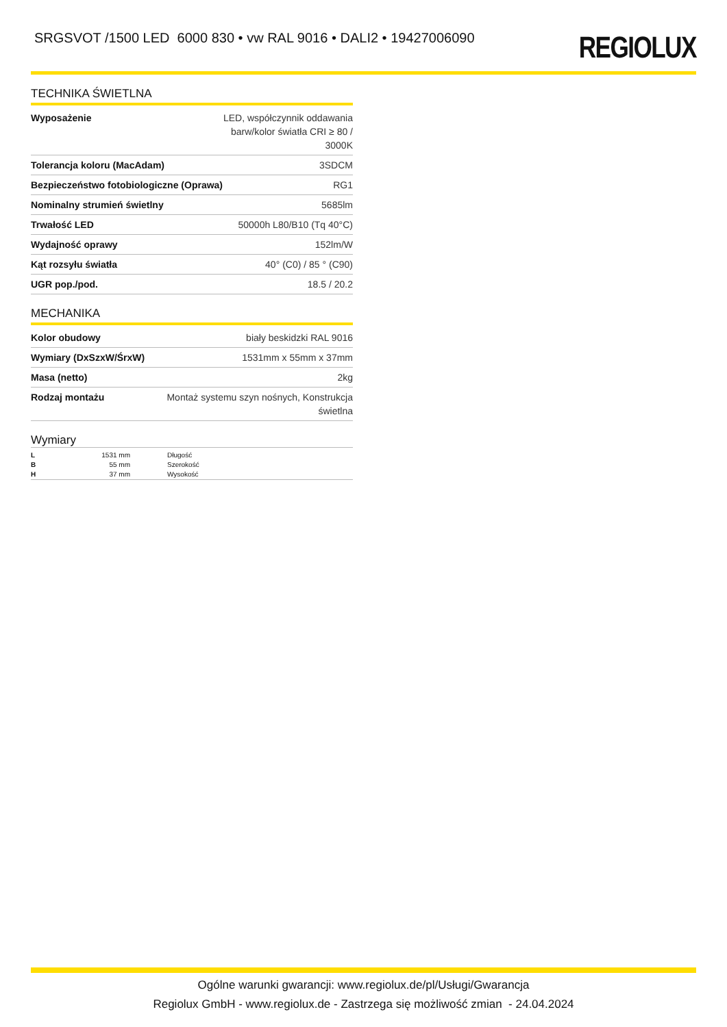SRGSVOT /1500 LED 6000 830 • vw RAL 9016 • DALI2 • 19427006090
REGIOLUX
TECHNIKA ŚWIETLNA
| Wyposażenie | LED, współczynnik oddawania barw/kolor światła CRI ≥ 80 / 3000K |
| Tolerancja koloru (MacAdam) | 3SDCM |
| Bezpieczeństwo fotobiologiczne (Oprawa) | RG1 |
| Nominalny strumień świetlny | 5685lm |
| Trwałość LED | 50000h L80/B10 (Tq 40°C) |
| Wydajność oprawy | 152lm/W |
| Kąt rozsyłu światła | 40° (C0) / 85 ° (C90) |
| UGR pop./pod. | 18.5 / 20.2 |
MECHANIKA
| Kolor obudowy | biały beskidzki RAL 9016 |
| Wymiary (DxSzxW/ŚrxW) | 1531mm x 55mm x 37mm |
| Masa (netto) | 2kg |
| Rodzaj montażu | Montaż systemu szyn nośnych, Konstrukcja świetlna |
Wymiary
| L | 1531 mm | Długość |
| B | 55 mm | Szerokość |
| H | 37 mm | Wysokość |
Ogólne warunki gwarancji: www.regiolux.de/pl/Usługi/Gwarancja
Regiolux GmbH - www.regiolux.de - Zastrzega się możliwość zmian - 24.04.2024